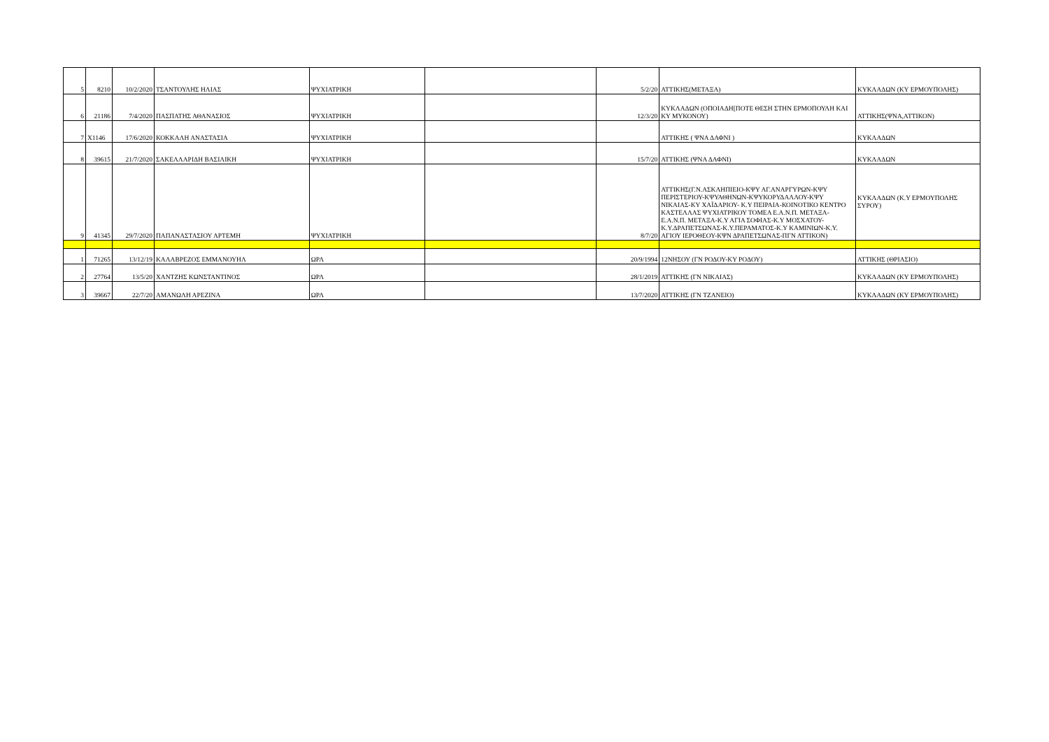| 5 | 8210 | 10/2/2020 | ΤΣΑΝΤΟΥΛΗΣ ΗΛΙΑΣ | ΨΥΧΙΑΤΡΙΚΗ | | 5/2/20 | ΑΤΤΙΚΗΣ(ΜΕΤΑΞΑ) | ΚΥΚΛΑΔΩΝ (ΚΥ ΕΡΜΟΥΠΟΛΗΣ) |
| 6 | 21186 | 7/4/2020 | ΠΑΣΠΑΤΗΣ ΑΘΑΝΑΣΙΟΣ | ΨΥΧΙΑΤΡΙΚΗ | | 12/3/20 | ΚΥΚΛΑΔΩΝ (ΟΠΟΙΑΔΗ[ΠΟΤΕ ΘΕΣΗ ΣΤΗΝ ΕΡΜΟΠΟΥΛΗ ΚΑΙ ΚΥ ΜΥΚΟΝΟΥ) | ΑΤΤΙΚΗΣ(ΨΝΑ,ΑΤΤΙΚΟΝ) |
| 7 | X1146 | 17/6/2020 | ΚΟΚΚΑΛΗ ΑΝΑΣΤΑΣΙΑ | ΨΥΧΙΑΤΡΙΚΗ | | | ΑΤΤΙΚΗΣ ( ΨΝΑ ΔΑΦΝΙ ) | ΚΥΚΛΑΔΩΝ |
| 8 | 39615 | 21/7/2020 | ΣΑΚΕΛΛΑΡΙΔΗ ΒΑΣΙΛΙΚΗ | ΨΥΧΙΑΤΡΙΚΗ | | 15/7/20 | ΑΤΤΙΚΗΣ (ΨΝΑ ΔΑΦΝΙ) | ΚΥΚΛΑΔΩΝ |
| 9 | 41345 | 29/7/2020 | ΠΑΠΑΝΑΣΤΑΣΙΟΥ ΑΡΤΕΜΗ | ΨΥΧΙΑΤΡΙΚΗ | | 8/7/20 | ΑΤΤΙΚΗΣ(Γ.Ν.ΑΣΚΛΗΠΙΕΙΟ-ΚΨΥ ΑΓ.ΑΝΑΡΓΥΡΩΝ-ΚΨΥ ΠΕΡΙΣΤΕΡΙΟΥ-ΚΨΥΑΘΗΝΩΝ-ΚΨΥΚΟΡΥΔΑΛΛΟΥ-ΚΨΥ ΝΙΚΑΙΑΣ-ΚΥ ΧΑΪΔΑΡΙΟΥ- Κ.Υ ΠΕΙΡΑΙΑ-ΚΟΙΝΟΤΙΚΟ ΚΕΝΤΡΟ ΚΑΣΤΕΛΛΑΣ ΨΥΧΙΑΤΡΙΚΟΥ ΤΟΜΕΑ Ε.Α.Ν.Π. ΜΕΤΑΞΑ- Ε.Α.Ν.Π. ΜΕΤΑΞΑ-Κ.Υ ΑΓΙΑ ΣΟΦΙΑΣ-Κ.Υ ΜΟΣΧΑΤΟΥ-Κ.Υ.ΔΡΑΠΕΤΣΩΝΑΣ-Κ.Υ.ΠΕΡΑΜΑΤΟΣ-Κ.Υ ΚΑΜΙΝΙΩΝ-Κ.Υ. ΑΓΙΟΥ ΙΕΡΟΘΕΟΥ-ΚΨΝ ΔΡΑΠΕΤΣΩΝΑΣ-ΠΓΝ ΑΤΤΙΚΟΝ) | ΚΥΚΛΑΔΩΝ (Κ.Υ ΕΡΜΟΥΠΟΛΗΣ ΣΥΡΟΥ) |
| 1 | 71265 | 13/12/19 | ΚΑΛΑΒΡΕΖΟΣ ΕΜΜΑΝΟΥΗΛ | ΩΡΛ | | 20/9/1994 | 12ΝΗΣΟΥ (ΓΝ ΡΟΔΟΥ-ΚΥ ΡΟΔΟΥ) | ΑΤΤΙΚΗΣ (ΘΡΙΑΣΙΟ) |
| 2 | 27764 | 13/5/20 | ΧΑΝΤΖΗΣ ΚΩΝΣΤΑΝΤΙΝΟΣ | ΩΡΛ | | 28/1/2019 | ΑΤΤΙΚΗΣ (ΓΝ ΝΙΚΑΙΑΣ) | ΚΥΚΛΑΔΩΝ (ΚΥ ΕΡΜΟΥΠΟΛΗΣ) |
| 3 | 39667 | 22/7/20 | ΑΜΑΝΩΛΗ ΑΡΕΖΙΝΑ | ΩΡΛ | | 13/7/2020 | ΑΤΤΙΚΗΣ (ΓΝ ΤΖΑΝΕΙΟ) | ΚΥΚΛΑΔΩΝ (ΚΥ ΕΡΜΟΥΠΟΛΗΣ) |